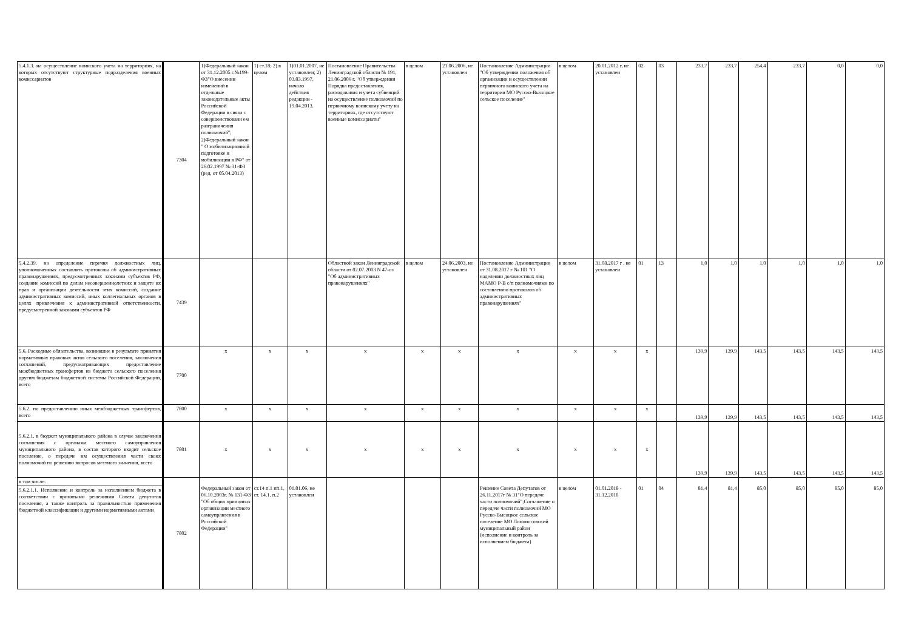| 5.4.1.3. на осуществление воинского учета на территориях, на которых отсутствуют структурные подразделения военных комиссариатов | 7304 | 1)Федеральный закон от 31.12.2005 г.№199-ФЗ"О внесении изменений в отдельные законодательные акты Российской Федерации в связи с совершенствовани ем разграничения полномочий"; 2)Федеральный закон " О мобилизационной подготовке и мобилизации в РФ" от 26.02.1997 № 31-ФЗ (ред. от 05.04.2013) | 1) ст.18; 2) в целом | 1)01.01.2007, не установлен; 2) 03.03.1997, начало действия редакции - 19.04.2013. | Постановление Правительства Ленинградской области № 191, 21.06.2006 г. "Об утверждении Порядка предоставления, расходования и учета субвенций на осуществление полномочий по первичному воинскому учету на территориях, где отсутствуют военные комиссариаты" | в целом | 21.06.2006, не установлен | Постановление Администрации "Об утверждении положения об организации и осуществлении первичного воинского учета на территории МО Русско-Высоцкое сельское поселение" | в целом | 20.01.2012 г, не установлен | 02 | 03 | 233,7 | 233,7 | 254,4 | 233,7 | 0,0 | 0,0 |
| 5.4.2.39. на определение перечня должностных лиц, уполномоченных составлять протоколы об административных правонарушениях, предусмотренных законами субъектов РФ, создание комиссий по делам несовершеннолетних и защите их прав и организации деятельности этих комиссий, создание административных комиссий, иных коллегиальных органов в целях привлечения к административной ответственности, предусмотренной законами субъектов РФ | 7439 | | | | Областной закон Ленинградской области от 02.07.2003 N 47-оз "Об административных правонарушениях" | в целом | 24.06.2003, не установлен | Постановление Администрации от 31.08.2017 г № 101 "О наделении должностных лиц МАМО Р-В с/п полномочиями по составлению протоколов об административных правонарушениях" | в целом | 31.08.2017 г , не установлен | 01 | 13 | 1,0 | 1,0 | 1,0 | 1,0 | 1,0 | 1,0 |
| 5.6. Расходные обязательства, возникшие в результате принятия нормативных правовых актов сельского поселения, заключения соглашений, предусматривающих предоставление межбюджетных трансфертов из бюджета сельского поселения другим бюджетам бюджетной системы Российской Федерации, всего | 7700 | x | x | x | x | x | x | x | x | x | x | | 139,9 | 139,9 | 143,5 | 143,5 | 143,5 | 143,5 |
| 5.6.2. по предоставлению иных межбюджетных трансфертов, всего | 7800 | x | x | x | x | x | x | x | x | x | x | | 139,9 | 139,9 | 143,5 | 143,5 | 143,5 | 143,5 |
| 5.6.2.1. в бюджет муниципального района в случае заключения соглашения с органами местного самоуправления муниципального района, в состав которого входит сельское поселение, о передаче им осуществления части своих полномочий по решению вопросов местного значения, всего | 7801 | x | x | x | x | x | x | x | x | x | x | | 139,9 | 139,9 | 143,5 | 143,5 | 143,5 | 143,5 |
| в том числе: | 7802 | Федеральный закон от 06.10.2003г. № 131-ФЗ "Об общих принципах организации местного самоуправления в Российской Федерации" | ст.14 п.1 пп.1, ст. 14.1. п.2 | 01.01.06, не установлен | | | | Решение Совета Депутатов от 26.11.2017г № 31"О передаче части полномочий";Соглашение о передаче части полномочий МО Русско-Высоцкое сельское поселение МО Ломоносовский муниципальный район (исполнение и контроль за исполнением бюджета) | в целом | 01.01.2018 - 31.12.2018 | 01 | 04 | 81,4 | 81,4 | 85,0 | 85,0 | 85,0 | 85,0 |
| 5.6.2.1.1. Исполнение и контроль за исполнением бюджета в соответствии с принятыми решениями Совета депутатов поселения, а также контроль за правильностью применения бюджетной классификации и другими нормативными актами | | | | | | | | | | | | | | | | | | |